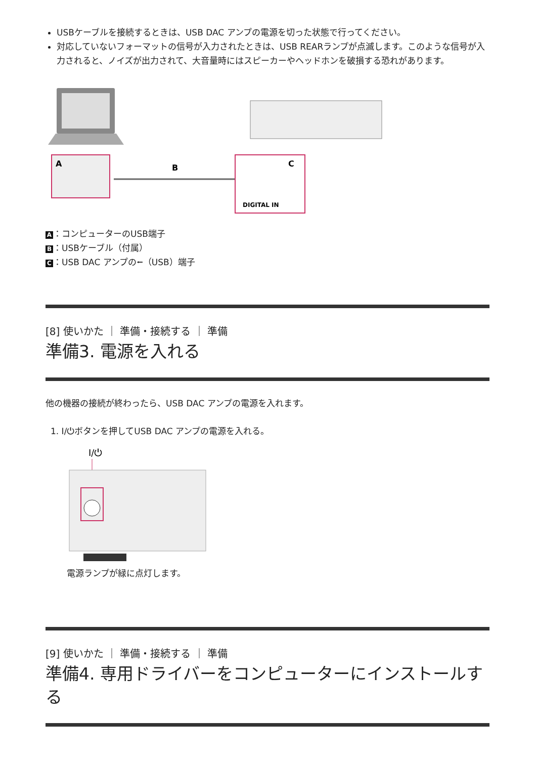USBケーブルを接続するときは、USB DAC アンプの電源を切った状態で行ってください。
対応していないフォーマットの信号が入力されたときは、USB REARランプが点滅します。このような信号が入力されると、ノイズが出力されて、大音量時にはスピーカーやヘッドホンを破損する恐れがあります。
A
B
C
DIGITAL IN
A ：コンピューターのUSB端子
B ：USBケーブル（付属）
C ：USB DAC アンプの⭠（USB）端子
[8] 使いかた ｜ 準備・接続する ｜ 準備
準備3. 電源を入れる
他の機器の接続が終わったら、USB DAC アンプの電源を入れます。
1. I/⏻ボタンを押してUSB DAC アンプの電源を入れる。
I/⏻
電源ランプが緑に点灯します。
[9] 使いかた ｜ 準備・接続する ｜ 準備
準備4. 専用ドライバーをコンピューターにインストールする